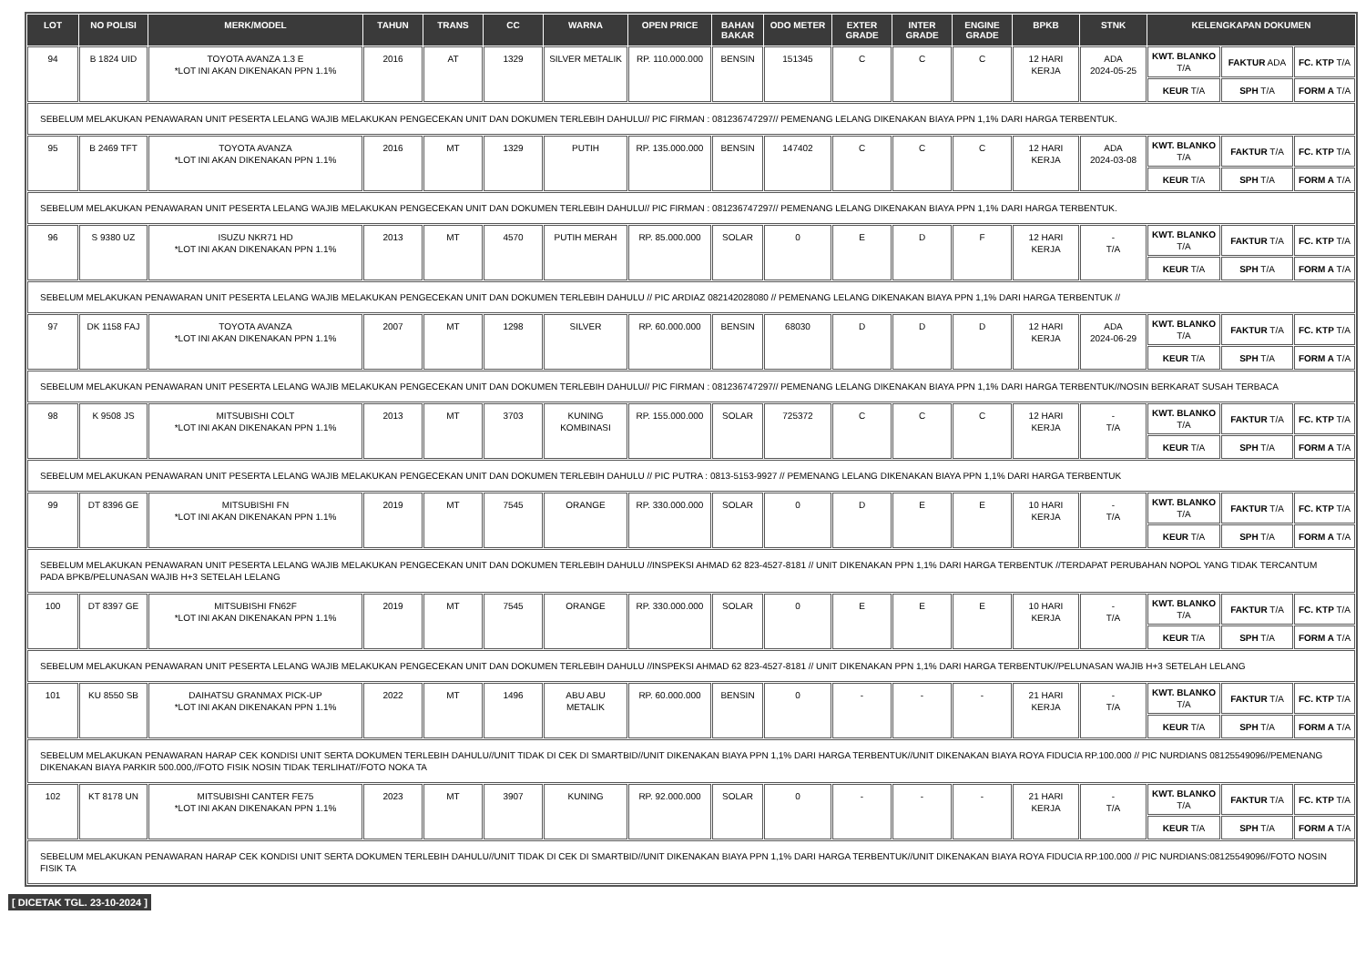| LOT | NO POLISI | MERK/MODEL | TAHUN | TRANS | CC | WARNA | OPEN PRICE | BAHAN BAKAR | ODO METER | EXTER GRADE | INTER GRADE | ENGINE GRADE | BPKB | STNK | KELENGKAPAN DOKUMEN | | |
| --- | --- | --- | --- | --- | --- | --- | --- | --- | --- | --- | --- | --- | --- | --- | --- | --- | --- |
| 94 | B 1824 UID | TOYOTA AVANZA 1.3 E *LOT INI AKAN DIKENAKAN PPN 1.1% | 2016 | AT | 1329 | SILVER METALIK | RP. 110.000.000 | BENSIN | 151345 | C | C | C | 12 HARI KERJA | ADA 2024-05-25 | KWT. BLANKO T/A | FAKTUR ADA | FC. KTP T/A |
| | | | | | | | | | | | | | | | KEUR T/A | SPH T/A | FORM A T/A |
| SEBELUM MELAKUKAN PENAWARAN UNIT PESERTA LELANG WAJIB MELAKUKAN PENGECEKAN UNIT DAN DOKUMEN TERLEBIH DAHULU// PIC FIRMAN : 081236747297// PEMENANG LELANG DIKENAKAN BIAYA PPN 1,1% DARI HARGA TERBENTUK. | | | | | | | | | | | | | | | | | |
| 95 | B 2469 TFT | TOYOTA AVANZA *LOT INI AKAN DIKENAKAN PPN 1.1% | 2016 | MT | 1329 | PUTIH | RP. 135.000.000 | BENSIN | 147402 | C | C | C | 12 HARI KERJA | ADA 2024-03-08 | KWT. BLANKO T/A | FAKTUR T/A | FC. KTP T/A |
| | | | | | | | | | | | | | | | KEUR T/A | SPH T/A | FORM A T/A |
| SEBELUM MELAKUKAN PENAWARAN UNIT PESERTA LELANG WAJIB MELAKUKAN PENGECEKAN UNIT DAN DOKUMEN TERLEBIH DAHULU// PIC FIRMAN : 081236747297// PEMENANG LELANG DIKENAKAN BIAYA PPN 1,1% DARI HARGA TERBENTUK. | | | | | | | | | | | | | | | | | |
| 96 | S 9380 UZ | ISUZU NKR71 HD *LOT INI AKAN DIKENAKAN PPN 1.1% | 2013 | MT | 4570 | PUTIH MERAH | RP. 85.000.000 | SOLAR | 0 | E | D | F | 12 HARI KERJA | - T/A | KWT. BLANKO T/A | FAKTUR T/A | FC. KTP T/A |
| | | | | | | | | | | | | | | | KEUR T/A | SPH T/A | FORM A T/A |
| SEBELUM MELAKUKAN PENAWARAN UNIT PESERTA LELANG WAJIB MELAKUKAN PENGECEKAN UNIT DAN DOKUMEN TERLEBIH DAHULU // PIC ARDIAZ 082142028080 // PEMENANG LELANG DIKENAKAN BIAYA PPN 1,1% DARI HARGA TERBENTUK // | | | | | | | | | | | | | | | | | |
| 97 | DK 1158 FAJ | TOYOTA AVANZA *LOT INI AKAN DIKENAKAN PPN 1.1% | 2007 | MT | 1298 | SILVER | RP. 60.000.000 | BENSIN | 68030 | D | D | D | 12 HARI KERJA | ADA 2024-06-29 | KWT. BLANKO T/A | FAKTUR T/A | FC. KTP T/A |
| | | | | | | | | | | | | | | | KEUR T/A | SPH T/A | FORM A T/A |
| SEBELUM MELAKUKAN PENAWARAN UNIT PESERTA LELANG WAJIB MELAKUKAN PENGECEKAN UNIT DAN DOKUMEN TERLEBIH DAHULU// PIC FIRMAN : 081236747297// PEMENANG LELANG DIKENAKAN BIAYA PPN 1,1% DARI HARGA TERBENTUK//NOSIN BERKARAT SUSAH TERBACA | | | | | | | | | | | | | | | | | |
| 98 | K 9508 JS | MITSUBISHI COLT *LOT INI AKAN DIKENAKAN PPN 1.1% | 2013 | MT | 3703 | KUNING KOMBINASI | RP. 155.000.000 | SOLAR | 725372 | C | C | C | 12 HARI KERJA | - T/A | KWT. BLANKO T/A | FAKTUR T/A | FC. KTP T/A |
| | | | | | | | | | | | | | | | KEUR T/A | SPH T/A | FORM A T/A |
| SEBELUM MELAKUKAN PENAWARAN UNIT PESERTA LELANG WAJIB MELAKUKAN PENGECEKAN UNIT DAN DOKUMEN TERLEBIH DAHULU // PIC PUTRA : 0813-5153-9927 // PEMENANG LELANG DIKENAKAN BIAYA PPN 1,1% DARI HARGA TERBENTUK | | | | | | | | | | | | | | | | | |
| 99 | DT 8396 GE | MITSUBISHI FN *LOT INI AKAN DIKENAKAN PPN 1.1% | 2019 | MT | 7545 | ORANGE | RP. 330.000.000 | SOLAR | 0 | D | E | E | 10 HARI KERJA | - T/A | KWT. BLANKO T/A | FAKTUR T/A | FC. KTP T/A |
| | | | | | | | | | | | | | | | KEUR T/A | SPH T/A | FORM A T/A |
| SEBELUM MELAKUKAN PENAWARAN UNIT PESERTA LELANG WAJIB MELAKUKAN PENGECEKAN UNIT DAN DOKUMEN TERLEBIH DAHULU //INSPEKSI AHMAD 62 823-4527-8181 // UNIT DIKENAKAN PPN 1,1% DARI HARGA TERBENTUK //TERDAPAT PERUBAHAN NOPOL YANG TIDAK TERCANTUM PADA BPKB/PELUNASAN WAJIB H+3 SETELAH LELANG | | | | | | | | | | | | | | | | | |
| 100 | DT 8397 GE | MITSUBISHI FN62F *LOT INI AKAN DIKENAKAN PPN 1.1% | 2019 | MT | 7545 | ORANGE | RP. 330.000.000 | SOLAR | 0 | E | E | E | 10 HARI KERJA | - T/A | KWT. BLANKO T/A | FAKTUR T/A | FC. KTP T/A |
| | | | | | | | | | | | | | | | KEUR T/A | SPH T/A | FORM A T/A |
| SEBELUM MELAKUKAN PENAWARAN UNIT PESERTA LELANG WAJIB MELAKUKAN PENGECEKAN UNIT DAN DOKUMEN TERLEBIH DAHULU //INSPEKSI AHMAD 62 823-4527-8181 // UNIT DIKENAKAN PPN 1,1% DARI HARGA TERBENTUK//PELUNASAN WAJIB H+3 SETELAH LELANG | | | | | | | | | | | | | | | | | |
| 101 | KU 8550 SB | DAIHATSU GRANMAX PICK-UP *LOT INI AKAN DIKENAKAN PPN 1.1% | 2022 | MT | 1496 | ABU ABU METALIK | RP. 60.000.000 | BENSIN | 0 | - | - | - | 21 HARI KERJA | - T/A | KWT. BLANKO T/A | FAKTUR T/A | FC. KTP T/A |
| | | | | | | | | | | | | | | | KEUR T/A | SPH T/A | FORM A T/A |
| SEBELUM MELAKUKAN PENAWARAN HARAP CEK KONDISI UNIT SERTA DOKUMEN TERLEBIH DAHULU//UNIT TIDAK DI CEK DI SMARTBID//UNIT DIKENAKAN BIAYA PPN 1,1% DARI HARGA TERBENTUK//UNIT DIKENAKAN BIAYA ROYA FIDUCIA RP.100.000 // PIC NURDIANS 08125549096//PEMENANG DIKENAKAN BIAYA PARKIR 500.000,//FOTO FISIK NOSIN TIDAK TERLIHAT//FOTO NOKA TA | | | | | | | | | | | | | | | | | |
| 102 | KT 8178 UN | MITSUBISHI CANTER FE75 *LOT INI AKAN DIKENAKAN PPN 1.1% | 2023 | MT | 3907 | KUNING | RP. 92.000.000 | SOLAR | 0 | - | - | - | 21 HARI KERJA | - T/A | KWT. BLANKO T/A | FAKTUR T/A | FC. KTP T/A |
| | | | | | | | | | | | | | | | KEUR T/A | SPH T/A | FORM A T/A |
| SEBELUM MELAKUKAN PENAWARAN HARAP CEK KONDISI UNIT SERTA DOKUMEN TERLEBIH DAHULU//UNIT TIDAK DI CEK DI SMARTBID//UNIT DIKENAKAN BIAYA PPN 1,1% DARI HARGA TERBENTUK//UNIT DIKENAKAN BIAYA ROYA FIDUCIA RP.100.000 // PIC NURDIANS:08125549096//FOTO NOSIN FISIK TA | | | | | | | | | | | | | | | | | |
[ DICETAK TGL. 23-10-2024 ]